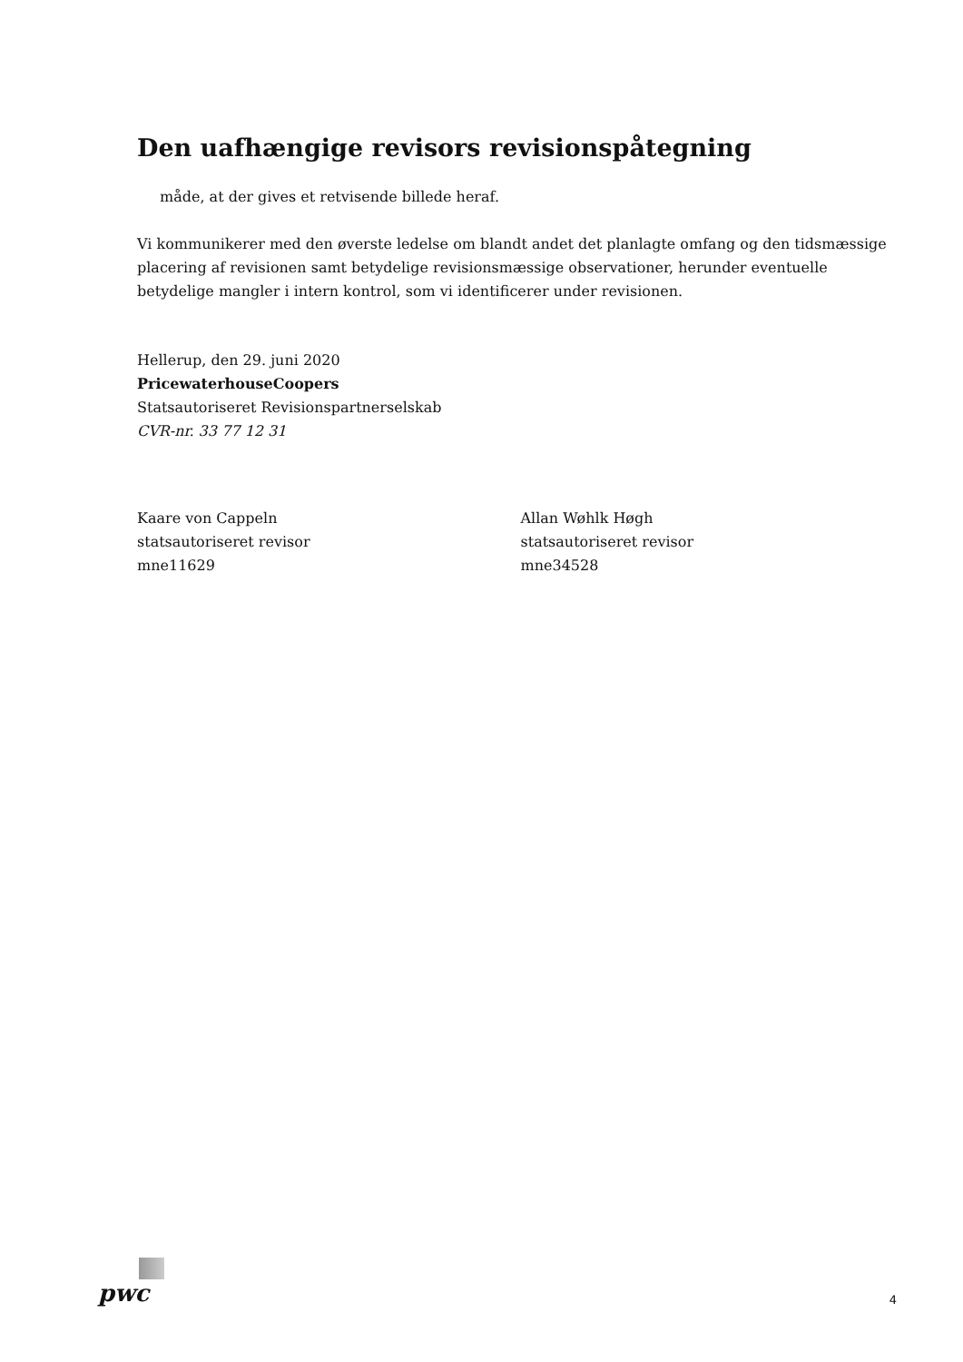Den uafhængige revisors revisionspåtegning
måde, at der gives et retvisende billede heraf.
Vi kommunikerer med den øverste ledelse om blandt andet det planlagte omfang og den tidsmæssige placering af revisionen samt betydelige revisionsmæssige observationer, herunder eventuelle betydelige mangler i intern kontrol, som vi identificerer under revisionen.
Hellerup, den 29. juni 2020
PricewaterhouseCoopers
Statsautoriseret Revisionspartnerselskab
CVR-nr. 33 77 12 31
Kaare von Cappeln
statsautoriseret revisor
mne11629
Allan Wøhlk Høgh
statsautoriseret revisor
mne34528
pwc
4